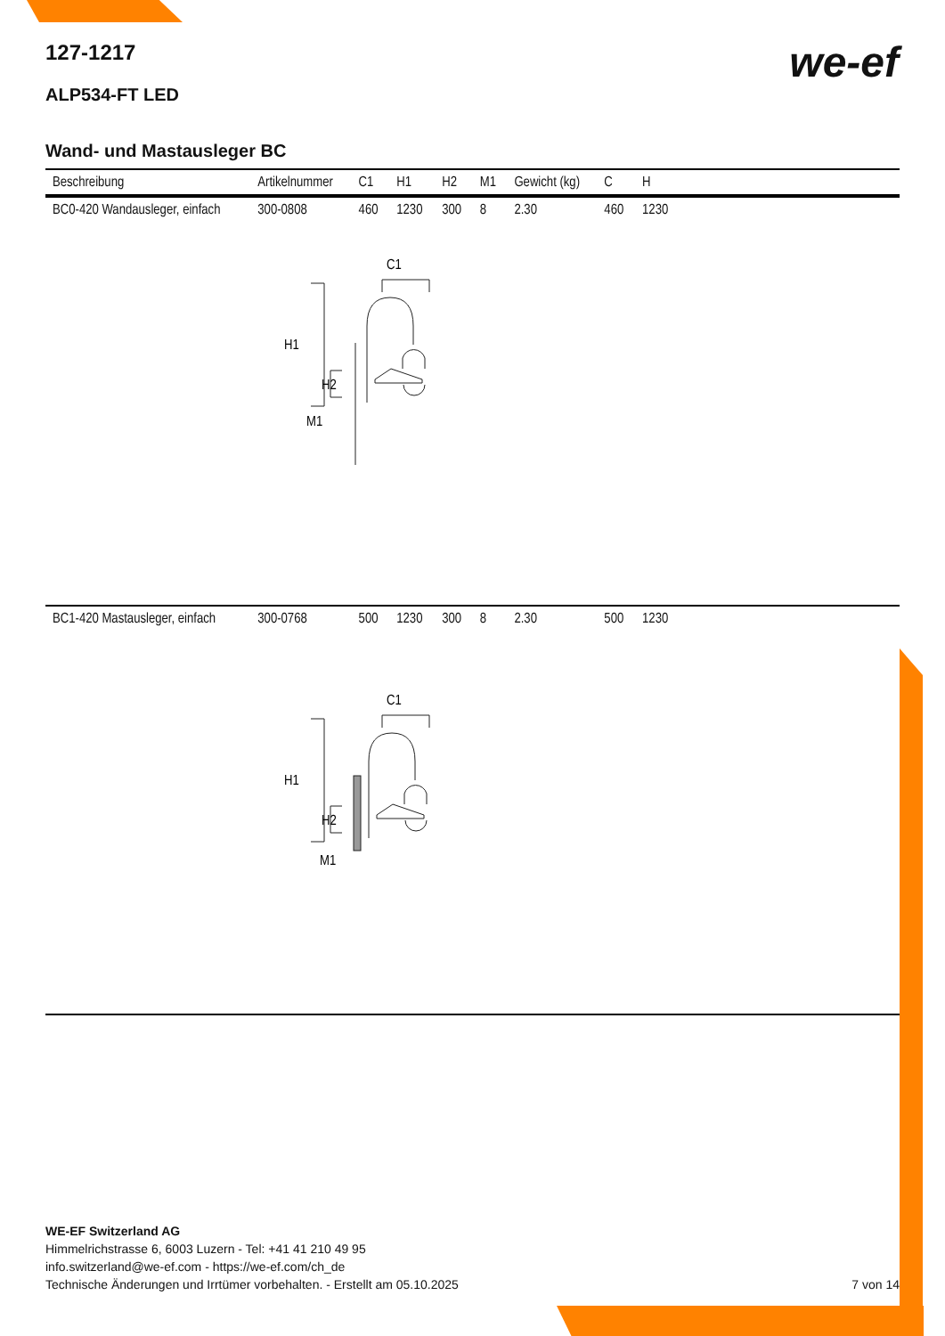we-ef
127-1217
ALP534-FT LED
Wand- und Mastausleger BC
| Beschreibung | Artikelnummer | C1 | H1 | H2 | M1 | Gewicht (kg) | C | H | |
| --- | --- | --- | --- | --- | --- | --- | --- | --- | --- |
| BC0-420 Wandausleger, einfach | 300-0808 | 460 | 1230 | 300 | 8 | 2.30 | 460 | 1230 | |
| C1 H1 H2 M1 | | | | | | | | | |
| BC1-420 Mastausleger, einfach | 300-0768 | 500 | 1230 | 300 | 8 | 2.30 | 500 | 1230 | |
| C1 H1 H2 M1 | | | | | | | | | |
WE-EF Switzerland AG
Himmelrichstrasse 6, 6003 Luzern - Tel: +41 41 210 49 95
info.switzerland@we-ef.com - https://we-ef.com/ch_de
Technische Änderungen und Irrtümer vorbehalten. - Erstellt am 05.10.2025 7 von 14